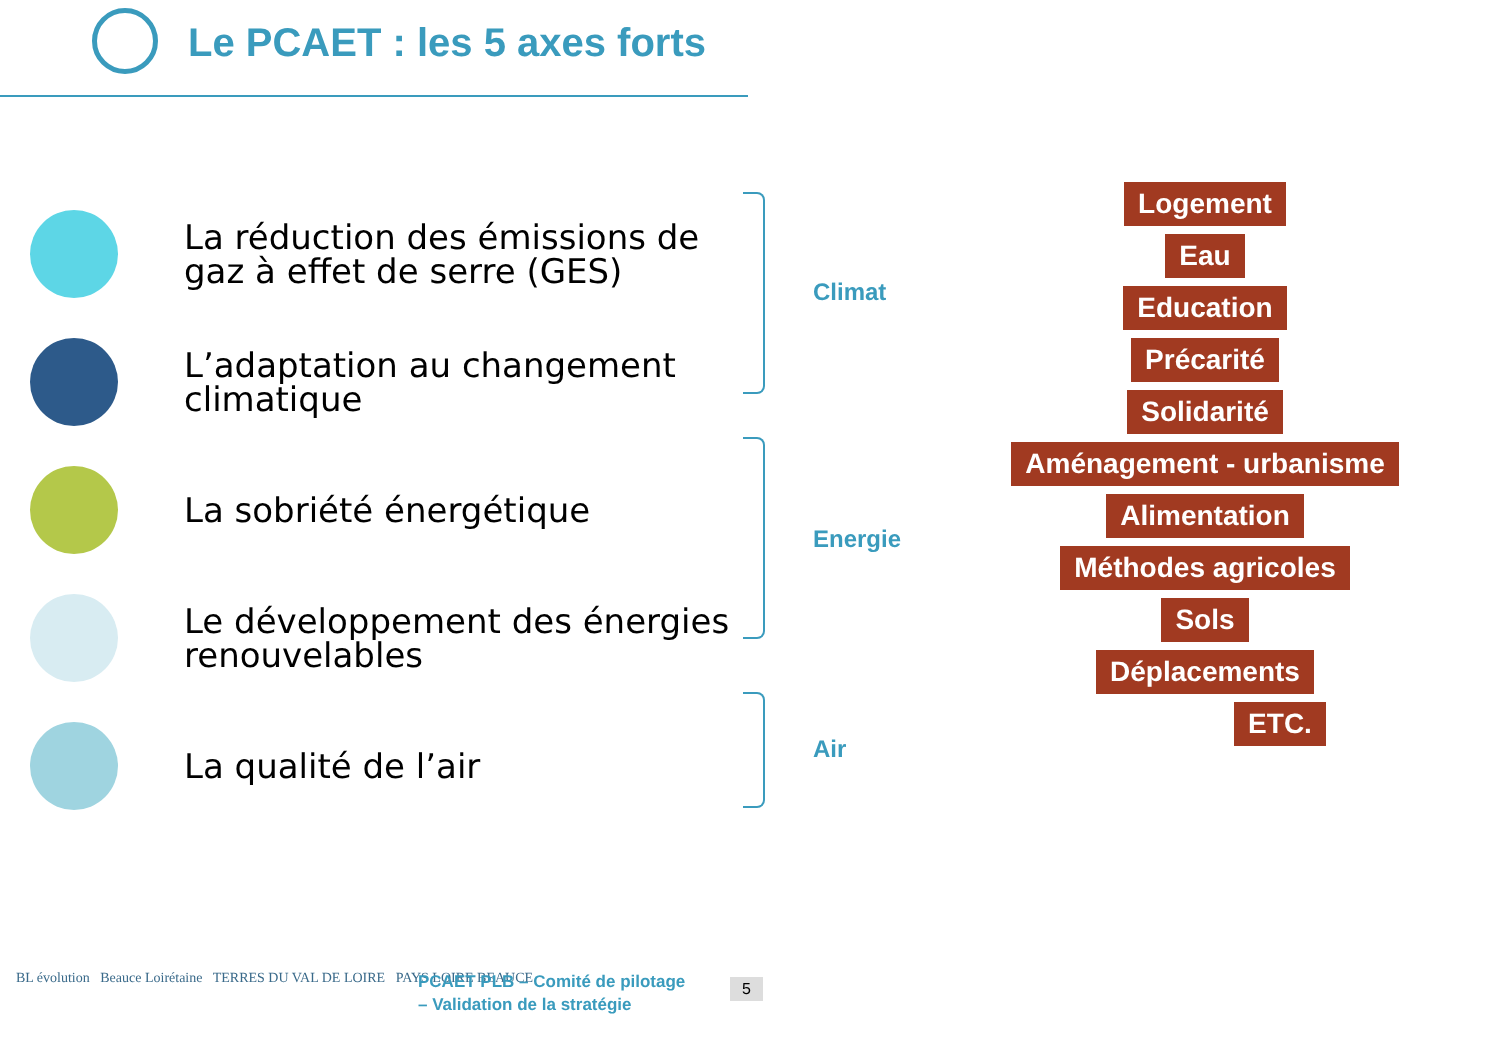Le PCAET : les 5 axes forts
La réduction des émissions de gaz à effet de serre (GES)
L’adaptation au changement climatique
La sobriété énergétique
Le développement des énergies renouvelables
La qualité de l’air
Climat
Energie
Air
Logement
Eau
Education
Précarité
Solidarité
Aménagement - urbanisme
Alimentation
Méthodes agricoles
Sols
Déplacements
ETC.
BL évolution Beauce Loirétaine TERRES DU VAL DE LOIRE PAYS LOIRE BEAUCE
PCAET PLB – Comité de pilotage
– Validation de la stratégie
5